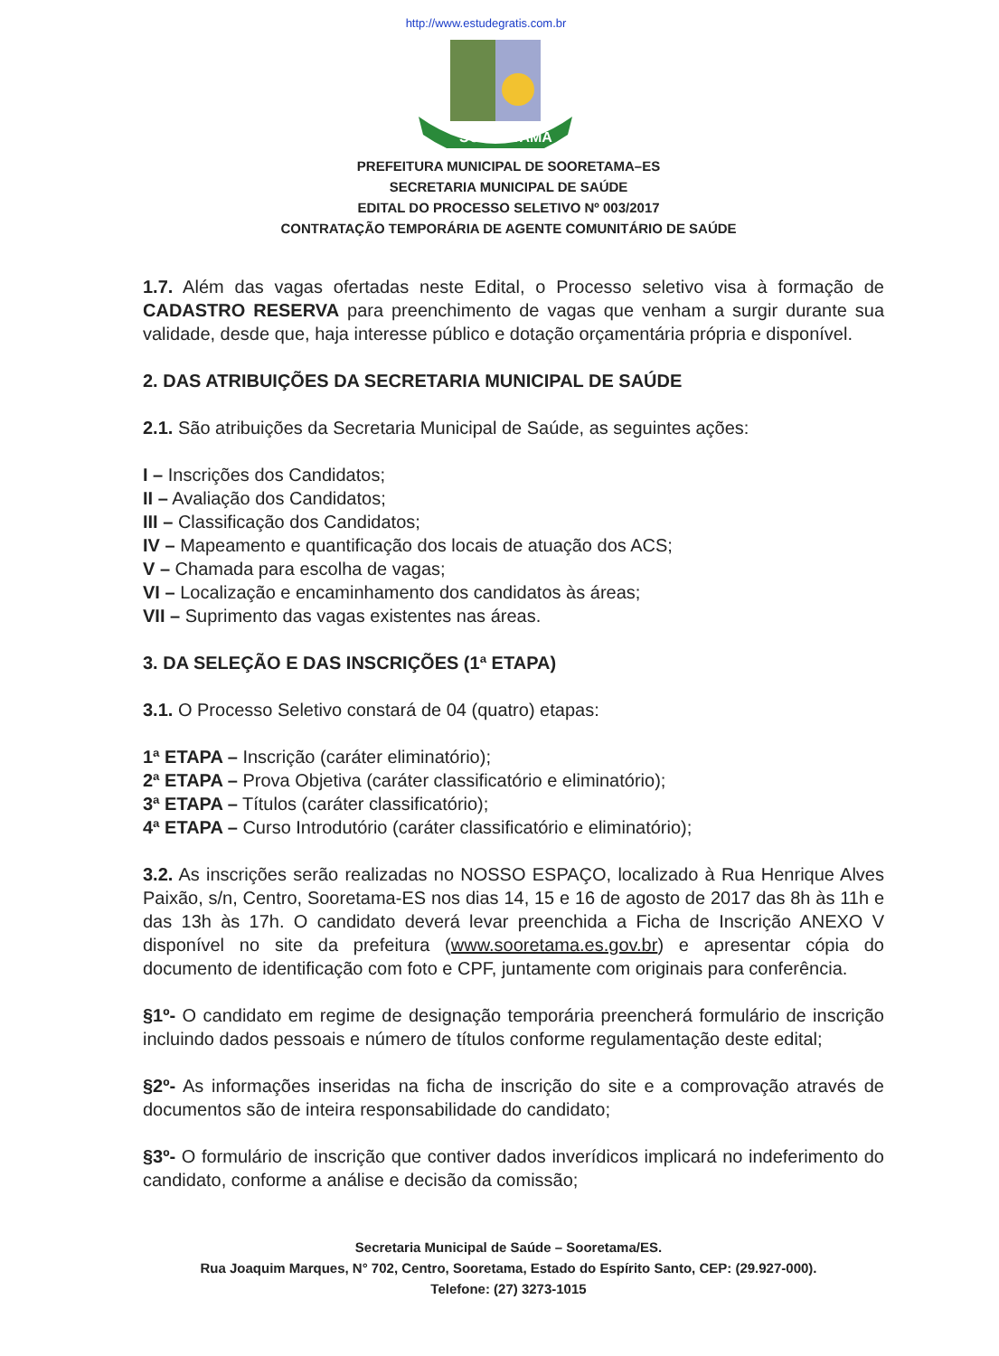http://www.estudegratis.com.br
SOORETAMA
PREFEITURA MUNICIPAL DE SOORETAMA–ES
SECRETARIA MUNICIPAL DE SAÚDE
EDITAL DO PROCESSO SELETIVO Nº 003/2017
CONTRATAÇÃO TEMPORÁRIA DE AGENTE COMUNITÁRIO DE SAÚDE
1.7. Além das vagas ofertadas neste Edital, o Processo seletivo visa à formação de CADASTRO RESERVA para preenchimento de vagas que venham a surgir durante sua validade, desde que, haja interesse público e dotação orçamentária própria e disponível.
2. DAS ATRIBUIÇÕES DA SECRETARIA MUNICIPAL DE SAÚDE
2.1. São atribuições da Secretaria Municipal de Saúde, as seguintes ações:
I – Inscrições dos Candidatos;
II – Avaliação dos Candidatos;
III – Classificação dos Candidatos;
IV – Mapeamento e quantificação dos locais de atuação dos ACS;
V – Chamada para escolha de vagas;
VI – Localização e encaminhamento dos candidatos às áreas;
VII – Suprimento das vagas existentes nas áreas.
3. DA SELEÇÃO E DAS INSCRIÇÕES (1ª ETAPA)
3.1. O Processo Seletivo constará de 04 (quatro) etapas:
1ª ETAPA – Inscrição (caráter eliminatório);
2ª ETAPA – Prova Objetiva (caráter classificatório e eliminatório);
3ª ETAPA – Títulos (caráter classificatório);
4ª ETAPA – Curso Introdutório (caráter classificatório e eliminatório);
3.2. As inscrições serão realizadas no NOSSO ESPAÇO, localizado à Rua Henrique Alves Paixão, s/n, Centro, Sooretama-ES nos dias 14, 15 e 16 de agosto de 2017 das 8h às 11h e das 13h às 17h. O candidato deverá levar preenchida a Ficha de Inscrição ANEXO V disponível no site da prefeitura (www.sooretama.es.gov.br) e apresentar cópia do documento de identificação com foto e CPF, juntamente com originais para conferência.
§1º- O candidato em regime de designação temporária preencherá formulário de inscrição incluindo dados pessoais e número de títulos conforme regulamentação deste edital;
§2º- As informações inseridas na ficha de inscrição do site e a comprovação através de documentos são de inteira responsabilidade do candidato;
§3º- O formulário de inscrição que contiver dados inverídicos implicará no indeferimento do candidato, conforme a análise e decisão da comissão;
Secretaria Municipal de Saúde – Sooretama/ES.
Rua Joaquim Marques, N° 702, Centro, Sooretama, Estado do Espírito Santo, CEP: (29.927-000).
Telefone: (27) 3273-1015